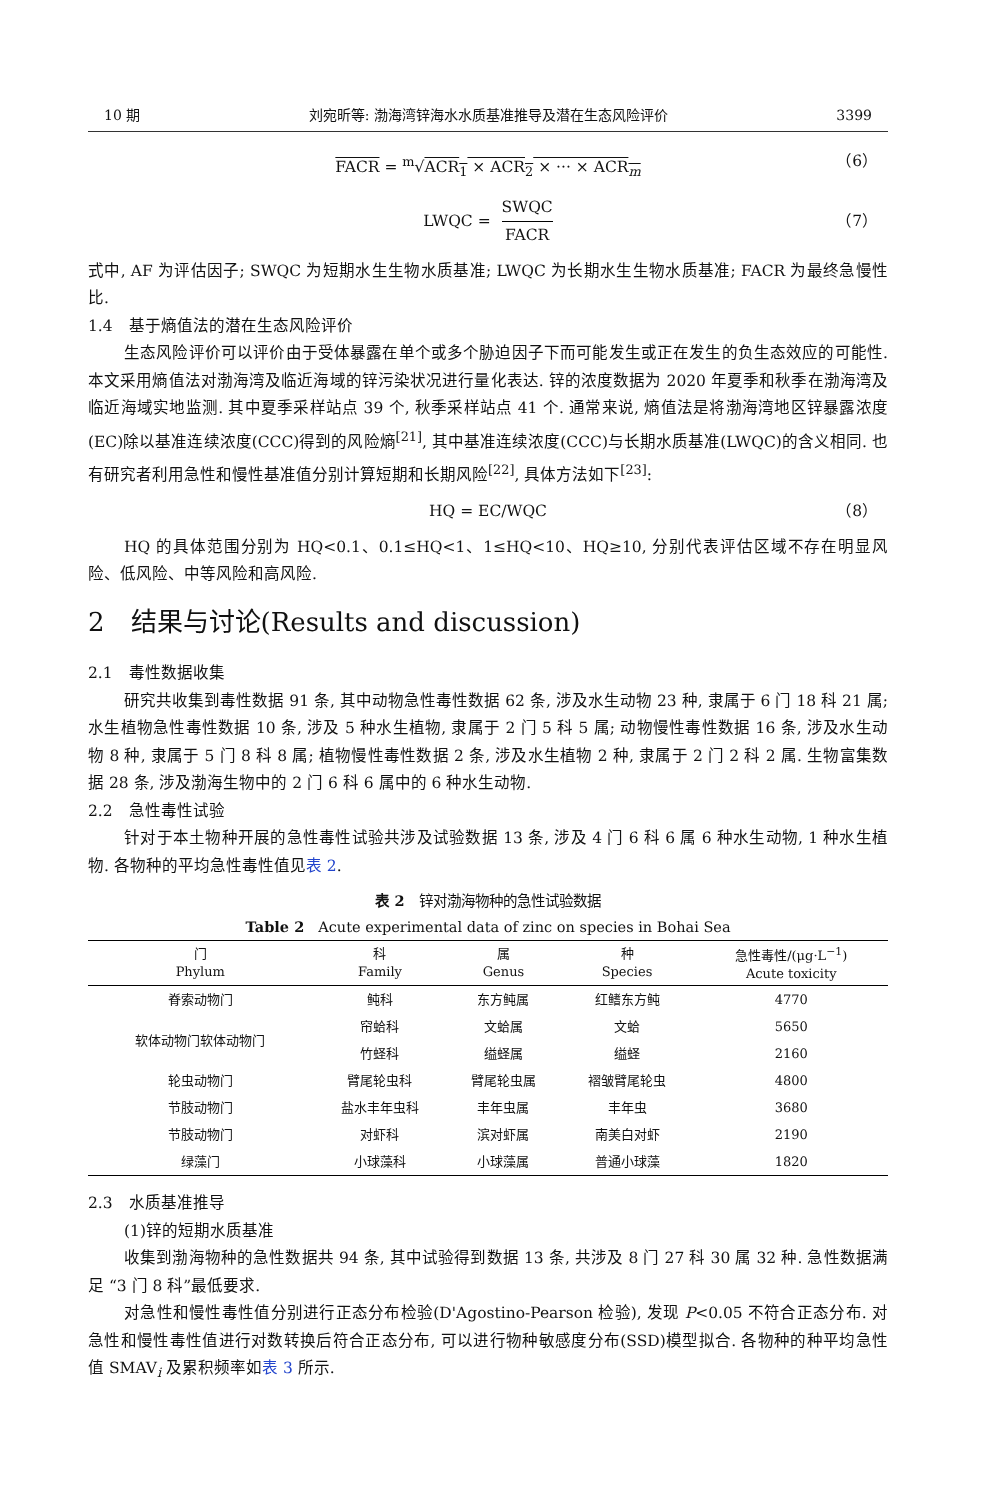10 期 刘宛昕等: 渤海湾锌海水水质基准推导及潜在生态风险评价 3399
FACR = <sup>m</sup>√ACR<sub>1</sub> × ACR<sub>2</sub> × ··· × ACR<sub>m</sub> （6）
LWQC = SWQC FACR
（7）
式中, AF 为评估因子; SWQC 为短期水生生物水质基准; LWQC 为长期水生生物水质基准; FACR 为最终急慢性比.
1.4　基于熵值法的潜在生态风险评价
生态风险评价可以评价由于受体暴露在单个或多个胁迫因子下而可能发生或正在发生的负生态效应的可能性. 本文采用熵值法对渤海湾及临近海域的锌污染状况进行量化表达. 锌的浓度数据为 2020 年夏季和秋季在渤海湾及临近海域实地监测. 其中夏季采样站点 39 个, 秋季采样站点 41 个. 通常来说, 熵值法是将渤海湾地区锌暴露浓度(EC)除以基准连续浓度(CCC)得到的风险熵<sup>[21]</sup>, 其中基准连续浓度(CCC)与长期水质基准(LWQC)的含义相同. 也有研究者利用急性和慢性基准值分别计算短期和长期风险<sup>[22]</sup>, 具体方法如下<sup>[23]</sup>:
HQ = EC/WQC （8）
HQ 的具体范围分别为 HQ<0.1、0.1≤HQ<1、1≤HQ<10、HQ≥10, 分别代表评估区域不存在明显风险、低风险、中等风险和高风险.
2　结果与讨论(Results and discussion)
2.1　毒性数据收集
研究共收集到毒性数据 91 条, 其中动物急性毒性数据 62 条, 涉及水生动物 23 种, 隶属于 6 门 18 科 21 属; 水生植物急性毒性数据 10 条, 涉及 5 种水生植物, 隶属于 2 门 5 科 5 属; 动物慢性毒性数据 16 条, 涉及水生动物 8 种, 隶属于 5 门 8 科 8 属; 植物慢性毒性数据 2 条, 涉及水生植物 2 种, 隶属于 2 门 2 科 2 属. 生物富集数据 28 条, 涉及渤海生物中的 2 门 6 科 6 属中的 6 种水生动物.
2.2　急性毒性试验
针对于本土物种开展的急性毒性试验共涉及试验数据 13 条, 涉及 4 门 6 科 6 属 6 种水生动物, 1 种水生植物. 各物种的平均急性毒性值见表 2.
表 2　锌对渤海物种的急性试验数据
Table 2　Acute experimental data of zinc on species in Bohai Sea
| 门 Phylum | 科 Family | 属 Genus | 种 Species | 急性毒性/(μg·L<sup>−1</sup>) Acute toxicity |
| --- | --- | --- | --- | --- |
| 脊索动物门 | 鲀科 | 东方鲀属 | 红鳍东方鲀 | 4770 |
| 软体动物门软体动物门 | 帘蛤科 | 文蛤属 | 文蛤 | 5650 |
| | 竹蛏科 | 缢蛏属 | 缢蛏 | 2160 |
| 轮虫动物门 | 臂尾轮虫科 | 臂尾轮虫属 | 褶皱臂尾轮虫 | 4800 |
| 节肢动物门 | 盐水丰年虫科 | 丰年虫属 | 丰年虫 | 3680 |
| 节肢动物门 | 对虾科 | 滨对虾属 | 南美白对虾 | 2190 |
| 绿藻门 | 小球藻科 | 小球藻属 | 普通小球藻 | 1820 |
2.3　水质基准推导
(1)锌的短期水质基准
收集到渤海物种的急性数据共 94 条, 其中试验得到数据 13 条, 共涉及 8 门 27 科 30 属 32 种. 急性数据满足 “3 门 8 科”最低要求.
对急性和慢性毒性值分别进行正态分布检验(D'Agostino-Pearson 检验), 发现 P<0.05 不符合正态分布. 对急性和慢性毒性值进行对数转换后符合正态分布, 可以进行物种敏感度分布(SSD)模型拟合. 各物种的种平均急性值 SMAV<sub>i</sub> 及累积频率如表 3 所示.